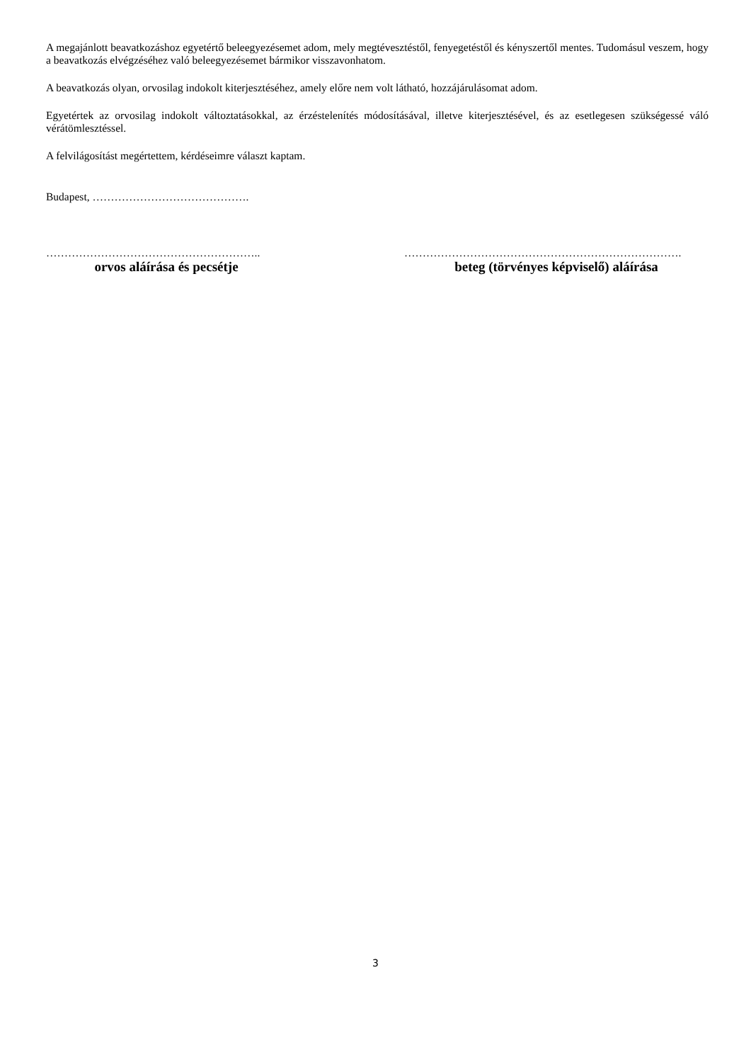A megajánlott beavatkozáshoz egyetértő beleegyezésemet adom, mely megtévesztéstől, fenyegetéstől és kényszertől mentes. Tudomásul veszem, hogy a beavatkozás elvégzéséhez való beleegyezésemet bármikor visszavonhatom.
A beavatkozás olyan, orvosilag indokolt kiterjesztéséhez, amely előre nem volt látható, hozzájárulásomat adom.
Egyetértek az orvosilag indokolt változtatásokkal, az érzéstelenítés módosításával, illetve kiterjesztésével, és az esetlegesen szükségessé váló vérátömlesztéssel.
A felvilágosítást megértettem, kérdéseimre választ kaptam.
Budapest, …………………………………….
…………………………………………………..
orvos aláírása és pecsétje
………………………………………………………………….
beteg (törvényes képviselő) aláírása
3